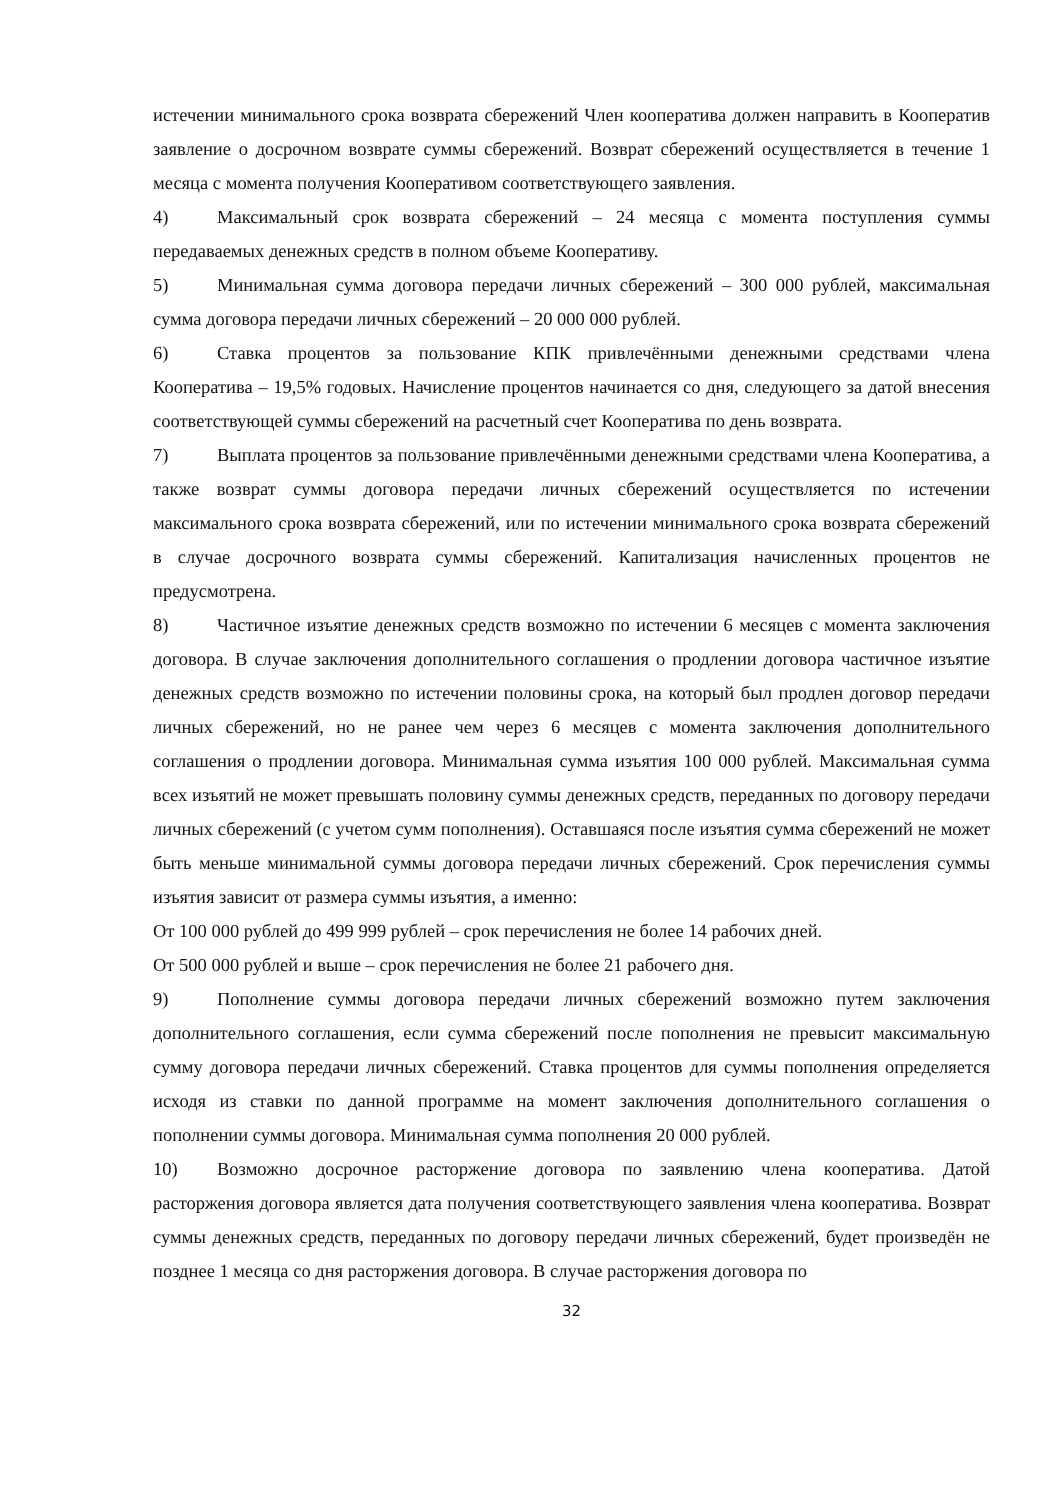истечении минимального срока возврата сбережений Член кооператива должен направить в Кооператив заявление о досрочном возврате суммы сбережений. Возврат сбережений осуществляется в течение 1 месяца с момента получения Кооперативом соответствующего заявления.
4) Максимальный срок возврата сбережений – 24 месяца с момента поступления суммы передаваемых денежных средств в полном объеме Кооперативу.
5) Минимальная сумма договора передачи личных сбережений – 300 000 рублей, максимальная сумма договора передачи личных сбережений – 20 000 000 рублей.
6) Ставка процентов за пользование КПК привлечёнными денежными средствами члена Кооператива – 19,5% годовых. Начисление процентов начинается со дня, следующего за датой внесения соответствующей суммы сбережений на расчетный счет Кооператива по день возврата.
7) Выплата процентов за пользование привлечёнными денежными средствами члена Кооператива, а также возврат суммы договора передачи личных сбережений осуществляется по истечении максимального срока возврата сбережений, или по истечении минимального срока возврата сбережений в случае досрочного возврата суммы сбережений. Капитализация начисленных процентов не предусмотрена.
8) Частичное изъятие денежных средств возможно по истечении 6 месяцев с момента заключения договора. В случае заключения дополнительного соглашения о продлении договора частичное изъятие денежных средств возможно по истечении половины срока, на который был продлен договор передачи личных сбережений, но не ранее чем через 6 месяцев с момента заключения дополнительного соглашения о продлении договора. Минимальная сумма изъятия 100 000 рублей. Максимальная сумма всех изъятий не может превышать половину суммы денежных средств, переданных по договору передачи личных сбережений (с учетом сумм пополнения). Оставшаяся после изъятия сумма сбережений не может быть меньше минимальной суммы договора передачи личных сбережений. Срок перечисления суммы изъятия зависит от размера суммы изъятия, а именно:
От 100 000 рублей до 499 999 рублей – срок перечисления не более 14 рабочих дней.
От 500 000 рублей и выше – срок перечисления не более 21 рабочего дня.
9) Пополнение суммы договора передачи личных сбережений возможно путем заключения дополнительного соглашения, если сумма сбережений после пополнения не превысит максимальную сумму договора передачи личных сбережений. Ставка процентов для суммы пополнения определяется исходя из ставки по данной программе на момент заключения дополнительного соглашения о пополнении суммы договора. Минимальная сумма пополнения 20 000 рублей.
10) Возможно досрочное расторжение договора по заявлению члена кооператива. Датой расторжения договора является дата получения соответствующего заявления члена кооператива. Возврат суммы денежных средств, переданных по договору передачи личных сбережений, будет произведён не позднее 1 месяца со дня расторжения договора. В случае расторжения договора по
32